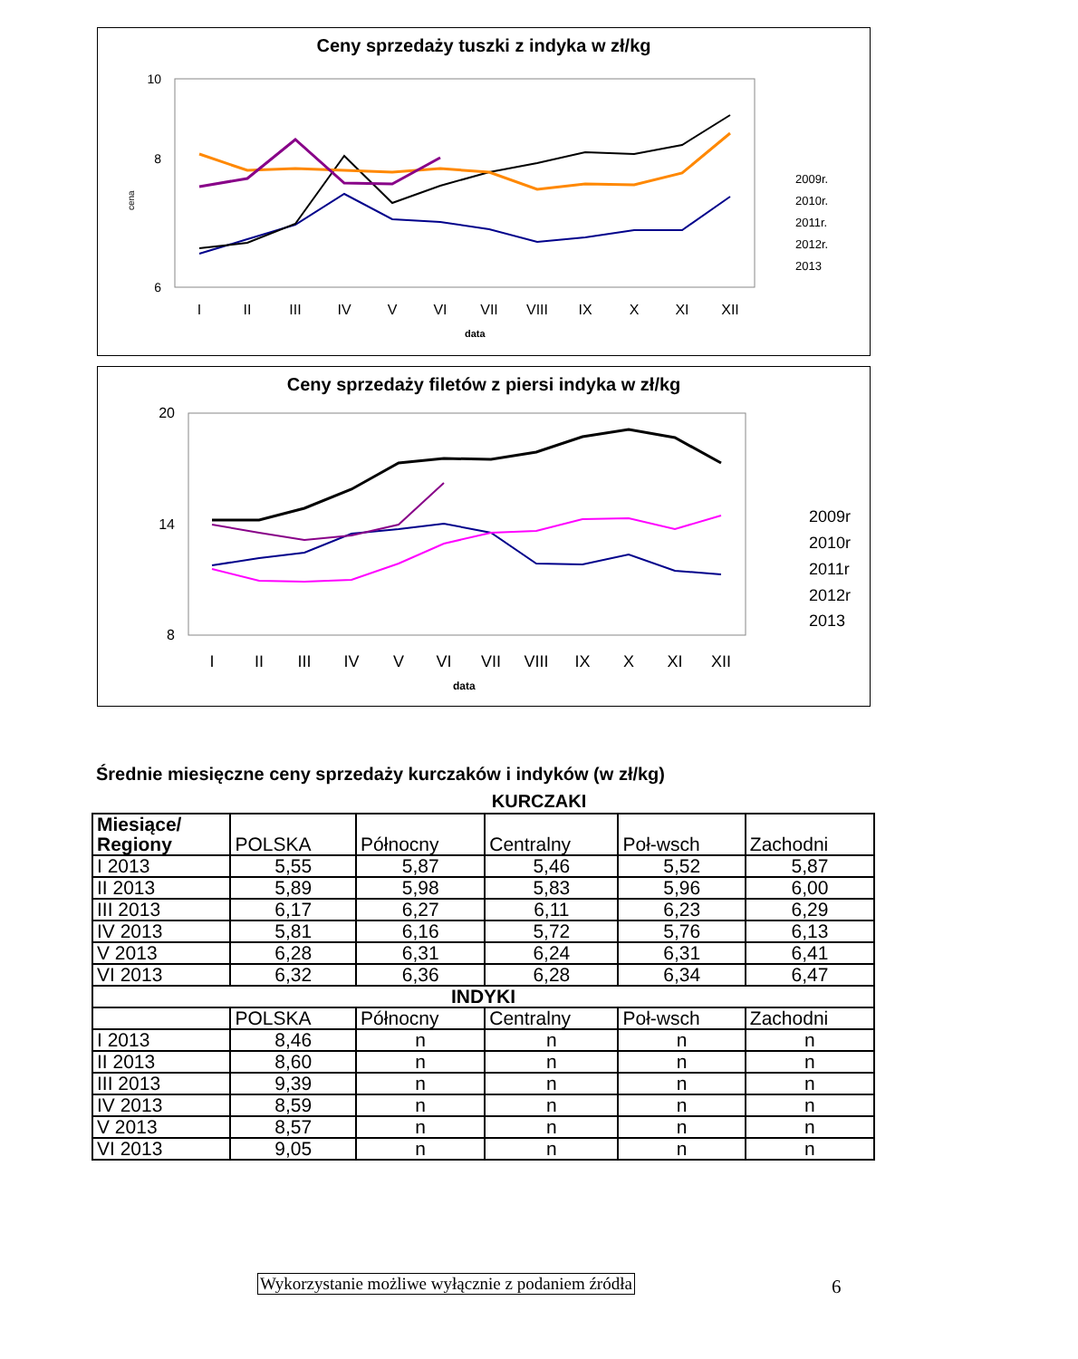Ceny sprzedaży tuszki z indyka w zł/kg
10
8
6
cena
2009r.
2010r.
2011r.
2012r.
2013
I
II
III
IV
V
VI
VII
VIII
IX
X
XI
XII
data
Ceny sprzedaży filetów z piersi indyka w zł/kg
20
14
8
2009r
2010r
2011r
2012r
2013
I
II
III
IV
V
VI
VII
VIII
IX
X
XI
XII
data
Średnie miesięczne ceny sprzedaży kurczaków i indyków (w zł/kg)
KURCZAKI
| Miesiące/ Regiony | POLSKA | Północny | Centralny | Poł-wsch | Zachodni |
| I 2013 | 5,55 | 5,87 | 5,46 | 5,52 | 5,87 |
| II 2013 | 5,89 | 5,98 | 5,83 | 5,96 | 6,00 |
| III 2013 | 6,17 | 6,27 | 6,11 | 6,23 | 6,29 |
| IV 2013 | 5,81 | 6,16 | 5,72 | 5,76 | 6,13 |
| V 2013 | 6,28 | 6,31 | 6,24 | 6,31 | 6,41 |
| VI 2013 | 6,32 | 6,36 | 6,28 | 6,34 | 6,47 |
| INDYKI | | | | | |
| | POLSKA | Północny | Centralny | Poł-wsch | Zachodni |
| I 2013 | 8,46 | n | n | n | n |
| II 2013 | 8,60 | n | n | n | n |
| III 2013 | 9,39 | n | n | n | n |
| IV 2013 | 8,59 | n | n | n | n |
| V 2013 | 8,57 | n | n | n | n |
| VI 2013 | 9,05 | n | n | n | n |
Wykorzystanie możliwe wyłącznie z podaniem źródła
6